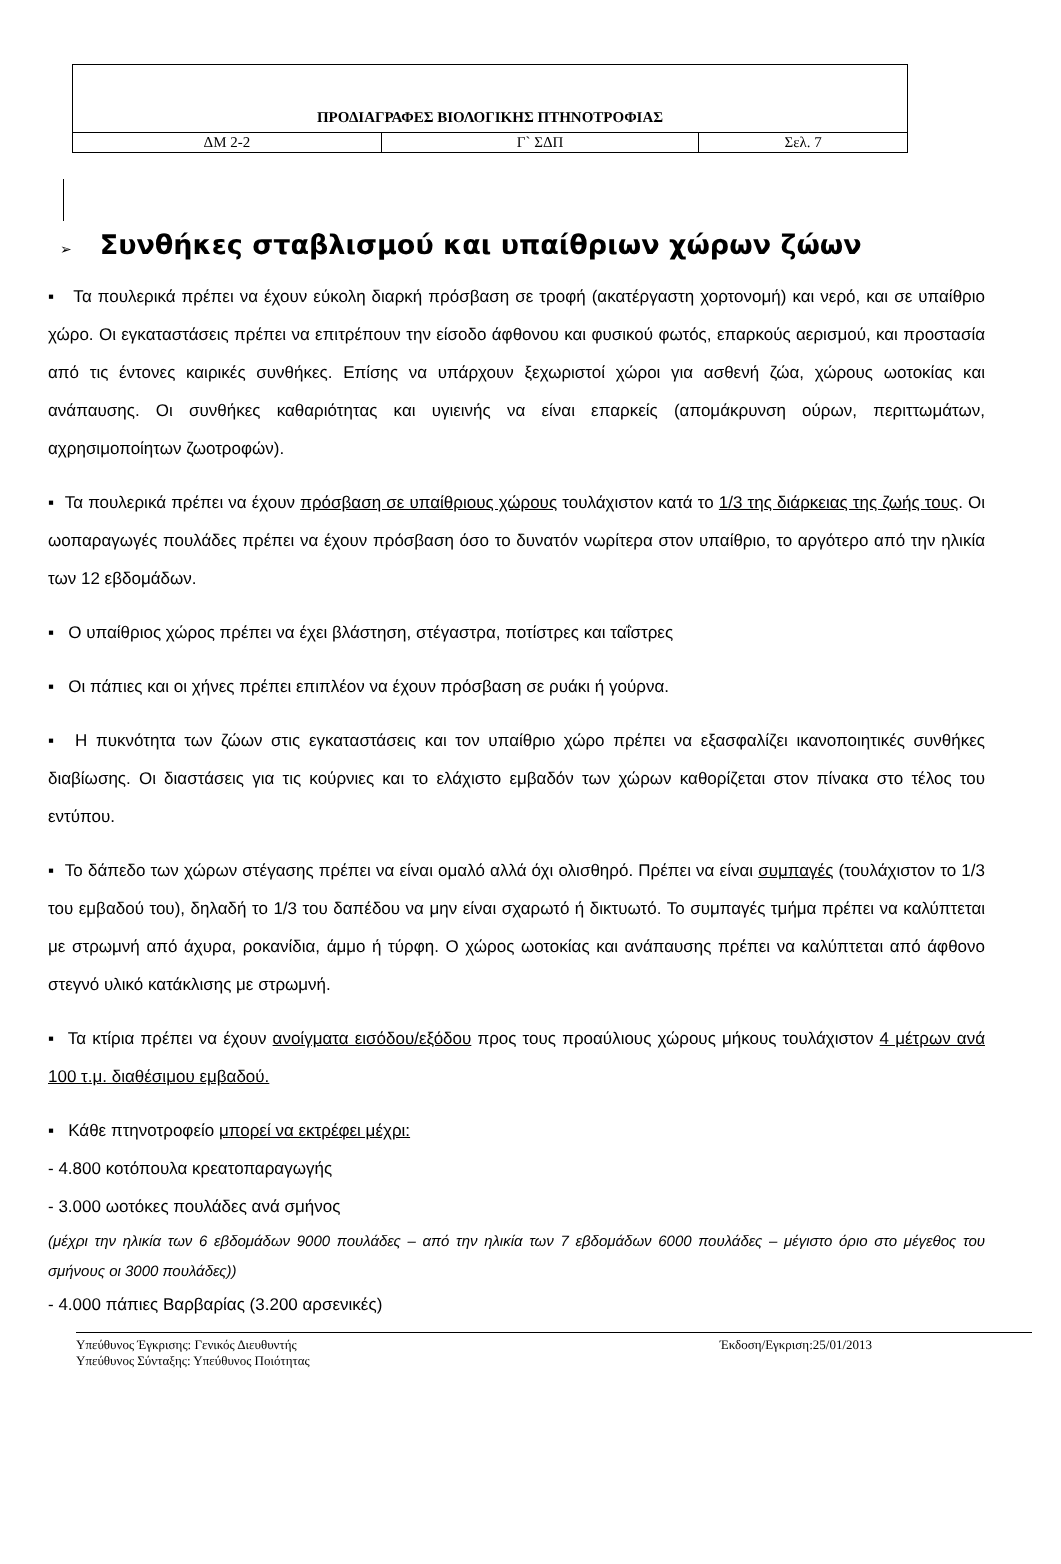| ΠΡΟΔΙΑΓΡΑΦΕΣ ΒΙΟΛΟΓΙΚΗΣ ΠΤΗΝΟΤΡΟΦΙΑΣ | | |
| ΔΜ 2-2 | Γ` ΣΔΠ | Σελ. 7 |
➢ Συνθήκες σταβλισμού και υπαίθριων χώρων ζώων
▪ Τα πουλερικά πρέπει να έχουν εύκολη διαρκή πρόσβαση σε τροφή (ακατέργαστη χορτονομή) και νερό, και σε υπαίθριο χώρο. Οι εγκαταστάσεις πρέπει να επιτρέπουν την είσοδο άφθονου και φυσικού φωτός, επαρκούς αερισμού, και προστασία από τις έντονες καιρικές συνθήκες. Επίσης να υπάρχουν ξεχωριστοί χώροι για ασθενή ζώα, χώρους ωοτοκίας και ανάπαυσης. Οι συνθήκες καθαριότητας και υγιεινής να είναι επαρκείς (απομάκρυνση ούρων, περιττωμάτων, αχρησιμοποίητων ζωοτροφών).
▪ Τα πουλερικά πρέπει να έχουν πρόσβαση σε υπαίθριους χώρους τουλάχιστον κατά το 1/3 της διάρκειας της ζωής τους. Οι ωοπαραγωγές πουλάδες πρέπει να έχουν πρόσβαση όσο το δυνατόν νωρίτερα στον υπαίθριο, το αργότερο από την ηλικία των 12 εβδομάδων.
▪ Ο υπαίθριος χώρος πρέπει να έχει βλάστηση, στέγαστρα, ποτίστρες και ταΐστρες
▪ Οι πάπιες και οι χήνες πρέπει επιπλέον να έχουν πρόσβαση σε ρυάκι ή γούρνα.
▪ Η πυκνότητα των ζώων στις εγκαταστάσεις και τον υπαίθριο χώρο πρέπει να εξασφαλίζει ικανοποιητικές συνθήκες διαβίωσης. Οι διαστάσεις για τις κούρνιες και το ελάχιστο εμβαδόν των χώρων καθορίζεται στον πίνακα στο τέλος του εντύπου.
▪ Το δάπεδο των χώρων στέγασης πρέπει να είναι ομαλό αλλά όχι ολισθηρό. Πρέπει να είναι συμπαγές (τουλάχιστον το 1/3 του εμβαδού του), δηλαδή το 1/3 του δαπέδου να μην είναι σχαρωτό ή δικτυωτό. Το συμπαγές τμήμα πρέπει να καλύπτεται με στρωμνή από άχυρα, ροκανίδια, άμμο ή τύρφη. Ο χώρος ωοτοκίας και ανάπαυσης πρέπει να καλύπτεται από άφθονο στεγνό υλικό κατάκλισης με στρωμνή.
▪ Τα κτίρια πρέπει να έχουν ανοίγματα εισόδου/εξόδου προς τους προαύλιους χώρους μήκους τουλάχιστον 4 μέτρων ανά 100 τ.μ. διαθέσιμου εμβαδού.
▪ Κάθε πτηνοτροφείο μπορεί να εκτρέφει μέχρι:
- 4.800 κοτόπουλα κρεατοπαραγωγής
- 3.000 ωοτόκες πουλάδες ανά σμήνος
(μέχρι την ηλικία των 6 εβδομάδων 9000 πουλάδες – από την ηλικία των 7 εβδομάδων 6000 πουλάδες – μέγιστο όριο στο μέγεθος του σμήνους οι 3000 πουλάδες))
- 4.000 πάπιες Βαρβαρίας (3.200 αρσενικές)
Υπεύθυνος Έγκρισης: Γενικός Διευθυντής
Υπεύθυνος Σύνταξης: Υπεύθυνος Ποιότητας
Έκδοση/Εγκριση:25/01/2013